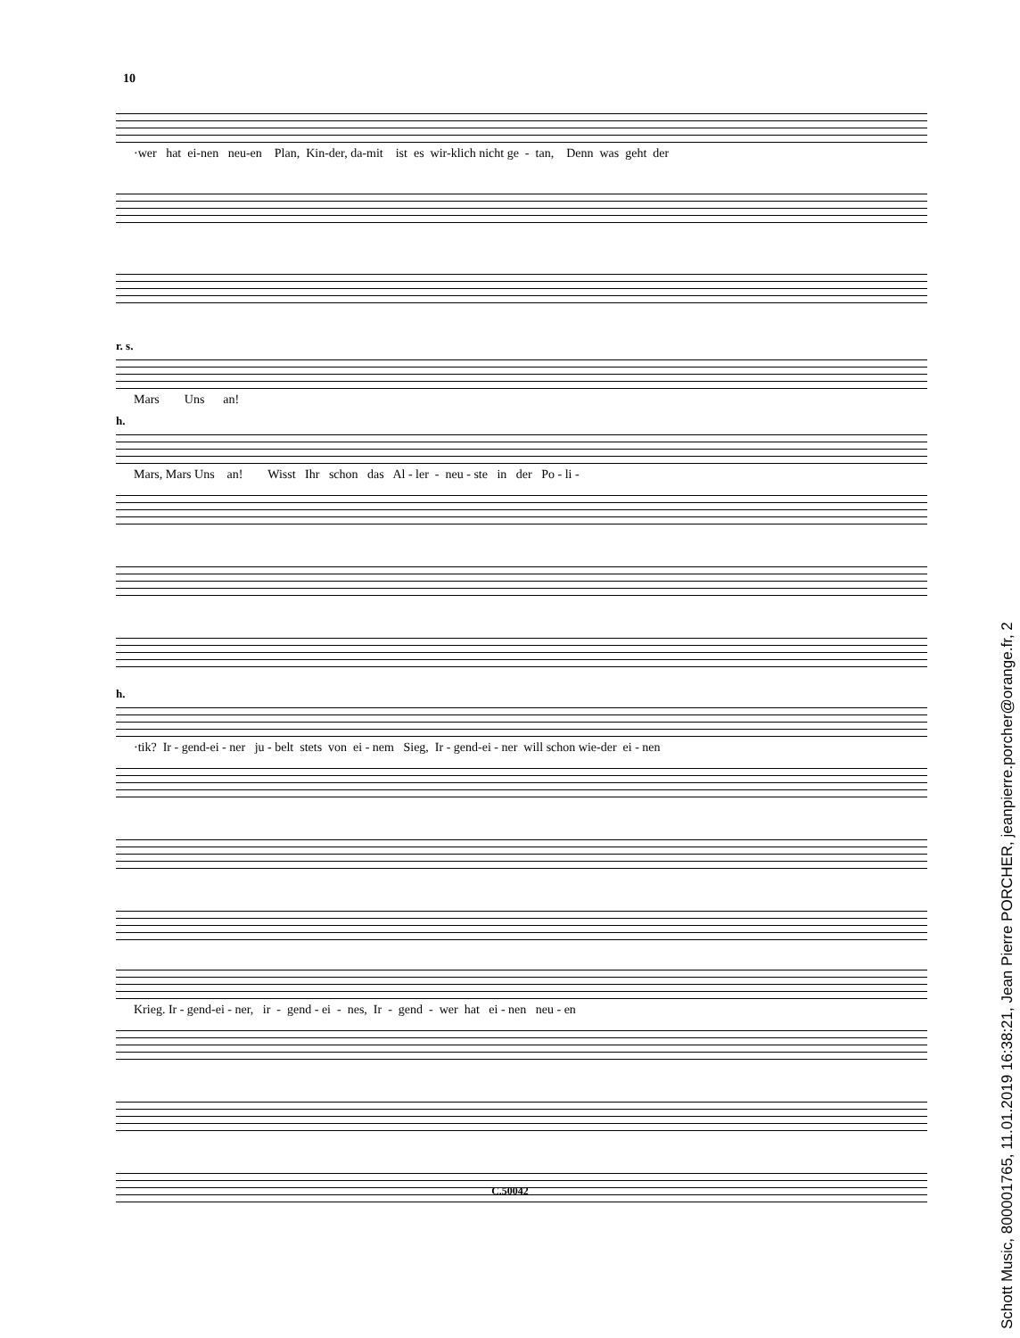10
·wer hat ei-nen neu-en Plan, Kin-der, da-mit ist es wir-klich nicht ge - tan, Denn was geht der
r. s.
Mars Uns an!
h.
Mars, Mars Uns an! Wisst Ihr schon das Al - ler - neu - ste in der Po - li -
h.
·tik? Ir - gend-ei - ner ju - belt stets von ei - nem Sieg, Ir - gend-ei - ner will schon wie-der ei - nen
Krieg. Ir - gend-ei - ner, ir - gend - ei - nes, Ir - gend - wer hat ei - nen neu - en
C.50042
Schott Music, 800001765, 11.01.2019 16:38:21, Jean Pierre PORCHER, jeanpierre.porcher@orange.fr, 2